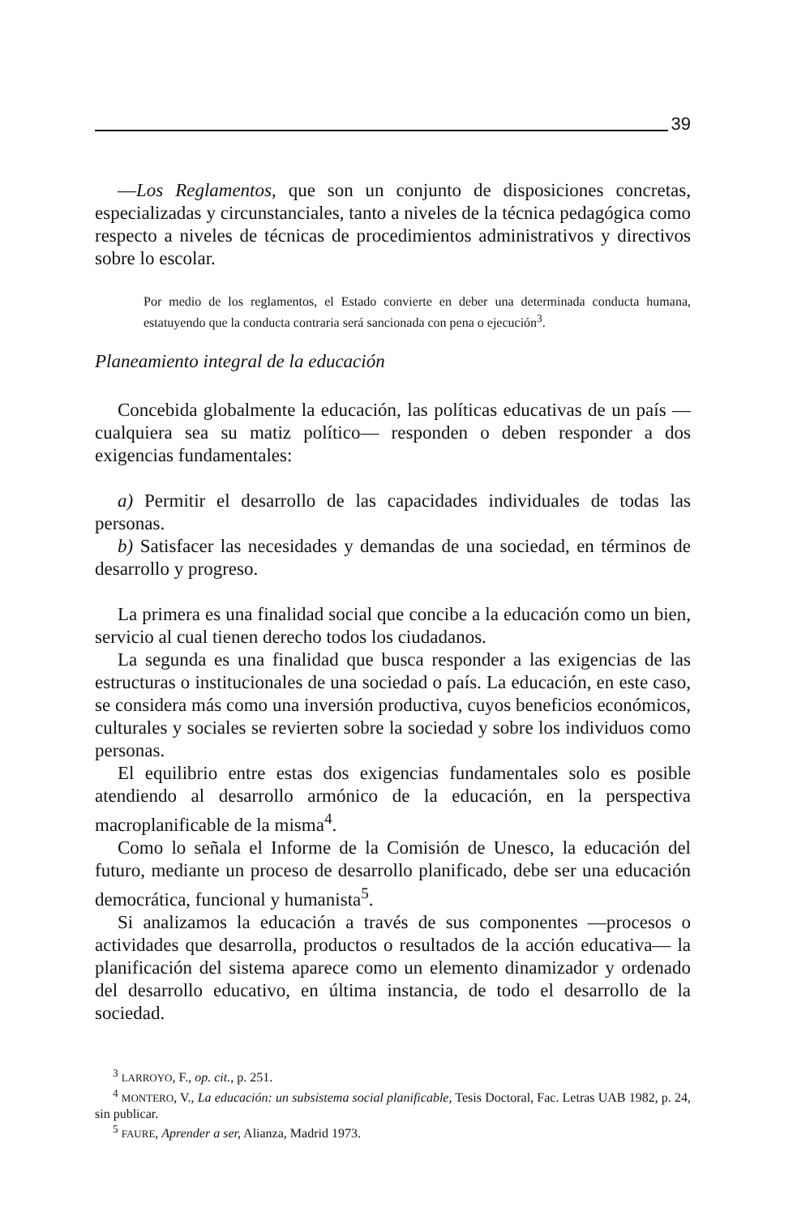39
—Los Reglamentos, que son un conjunto de disposiciones concretas, especializadas y circunstanciales, tanto a niveles de la técnica pedagógica como respecto a niveles de técnicas de procedimientos administrativos y directivos sobre lo escolar.
Por medio de los reglamentos, el Estado convierte en deber una determinada conducta humana, estatuyendo que la conducta contraria será sancionada con pena o ejecución<sup>3</sup>.
Planeamiento integral de la educación
Concebida globalmente la educación, las políticas educativas de un país —cualquiera sea su matiz político— responden o deben responder a dos exigencias fundamentales:
a) Permitir el desarrollo de las capacidades individuales de todas las personas.
b) Satisfacer las necesidades y demandas de una sociedad, en términos de desarrollo y progreso.
La primera es una finalidad social que concibe a la educación como un bien, servicio al cual tienen derecho todos los ciudadanos.
La segunda es una finalidad que busca responder a las exigencias de las estructuras o institucionales de una sociedad o país. La educación, en este caso, se considera más como una inversión productiva, cuyos beneficios económicos, culturales y sociales se revierten sobre la sociedad y sobre los individuos como personas.
El equilibrio entre estas dos exigencias fundamentales solo es posible atendiendo al desarrollo armónico de la educación, en la perspectiva macroplanificable de la misma<sup>4</sup>.
Como lo señala el Informe de la Comisión de Unesco, la educación del futuro, mediante un proceso de desarrollo planificado, debe ser una educación democrática, funcional y humanista<sup>5</sup>.
Si analizamos la educación a través de sus componentes —procesos o actividades que desarrolla, productos o resultados de la acción educativa— la planificación del sistema aparece como un elemento dinamizador y ordenado del desarrollo educativo, en última instancia, de todo el desarrollo de la sociedad.
<sup>3</sup> LARROYO, F., op. cit., p. 251.
<sup>4</sup> MONTERO, V., La educación: un subsistema social planificable, Tesis Doctoral, Fac. Letras UAB 1982, p. 24, sin publicar.
<sup>5</sup> FAURE, Aprender a ser, Alianza, Madrid 1973.